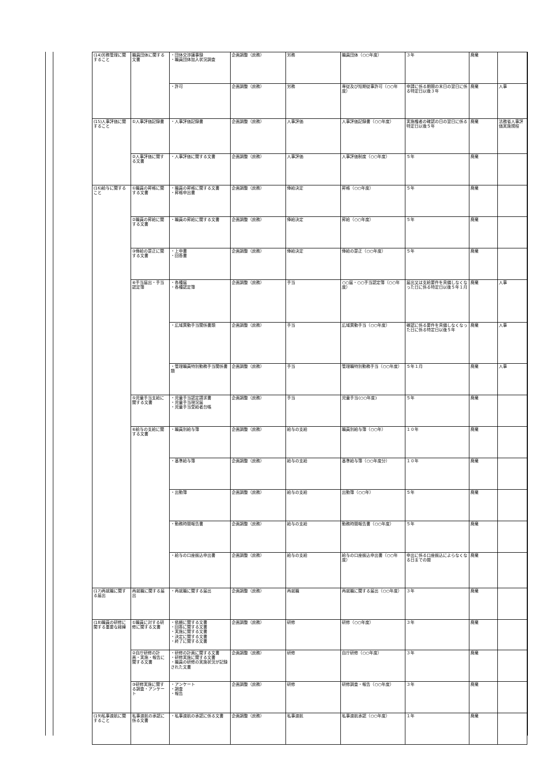| (14)労務管理に関すること | 職員団体に関する文書 | ・団体交渉議事録 ・職員団体加入状況調査 | 企画調整（庶務） | 労務 | 職員団体（○○年度） | ３年 | 廃棄 | |
| | | ・許可 | 企画調整（庶務） | 労務 | 専従及び短期従事許可（○○年度） | 申請に係る期間の末日の翌日に係る特定日以後３年 | 廃棄 | 人事 |
| (15)人事評価に関すること | ①人事評価記録書 | ・人事評価記録書 | 企画調整（庶務） | 人事評価 | 人事評価記録書（○○年度） | 実施権者の確認の日の翌日に係る特定日以後５年 | 廃棄 | 法務省人事評価実施規程 |
| | ②人事評価に関する文書 | ・人事評価に関する文書 | 企画調整（庶務） | 人事評価 | 人事評価制度（○○年度） | ５年 | 廃棄 | |
| (16)給与に関すること | ①職員の昇格に関する文書 | ・職員の昇格に関する文書 ・昇格申出書 | 企画調整（庶務） | 俸給決定 | 昇格（○○年度） | ５年 | 廃棄 | |
| | ②職員の昇給に関する文書 | ・職員の昇給に関する文書 | 企画調整（庶務） | 俸給決定 | 昇給（○○年度） | ５年 | 廃棄 | |
| | ③俸給の是正に関する文書 | ・上申書 ・回答書 | 企画調整（庶務） | 俸給決定 | 俸給の是正（○○年度） | ５年 | 廃棄 | |
| | ④手当届出・手当認定簿 | ・各種届 ・各種認定簿 | 企画調整（庶務） | 手当 | ○○届・○○手当認定簿（○○年度） | 届出又は支給要件を具備しなくなった日に係る特定日以後５年１月 | 廃棄 | 人事 |
| | | ・広域異動手当関係書類 | 企画調整（庶務） | 手当 | 広域異動手当（○○年度） | 確認に係る要件を具備しなくなった日に係る特定日以後５年 | 廃棄 | 人事 |
| | | ・管理職員特別勤務手当関係書類 | 企画調整（庶務） | 手当 | 管理職特別勤務手当（○○年度） | ５年１月 | 廃棄 | 人事 |
| | ⑤児童手当支給に関する文書 | ・児童手当認定請求書 ・児童手当現況届 ・児童手当受給者台帳 | 企画調整（庶務） | 手当 | 児童手当(○○年度) | ５年 | 廃棄 | |
| | ⑥給与の支給に関する文書 | ・職員別給与簿 | 企画調整（庶務） | 給与の支給 | 職員別給与簿（○○年） | １０年 | 廃棄 | |
| | | ・基準給与簿 | 企画調整（庶務） | 給与の支給 | 基準給与簿（○○年度分） | １０年 | 廃棄 | |
| | | ・出勤簿 | 企画調整（庶務） | 給与の支給 | 出勤簿（○○年） | ５年 | 廃棄 | |
| | | ・勤務時間報告書 | 企画調整（庶務） | 給与の支給 | 勤務時間報告書（○○年度） | ５年 | 廃棄 | |
| | | ・給与の口座振込申出書 | 企画調整（庶務） | 給与の支給 | 給与の口座振込申出書（○○年度） | 申出に係る口座振込によらなくなる日までの間 | 廃棄 | |
| (17)再就職に関する届出 | 再就職に関する届出 | ・再就職に関する届出 | 企画調整（庶務） | 再就職 | 再就職に関する届出（○○年度） | ３年 | 廃棄 | |
| (18)職員の研修に関する重要な経緯 | ①職員に対する研修に関する文書 | ・依頼に関する文書 ・回答に関する文書 ・実施に関する文書 ・決定に関する文書 ・終了に関する文書 | 企画調整（庶務） | 研修 | 研修（○○年度） | ３年 | 廃棄 | |
| | ②自庁研修の計画・実施・報告に関する文書 | ・研修の計画に関する文書 ・研修実施に関する文書 ・職員の研修の実施状況が記録された文書 | 企画調整（庶務） | 研修 | 自庁研修（○○年度） | ３年 | 廃棄 | |
| | ③研修実施に関する調査・アンケート | ・アンケート ・調査 ・報告 | 企画調整（庶務） | 研修 | 研修調査・報告（○○年度） | ３年 | 廃棄 | |
| (19)私事渡航に関すること | 私事渡航の承認に係る文書 | ・私事渡航の承認に係る文書 | 企画調整（庶務） | 私事渡航 | 私事渡航承認（○○年度） | １年 | 廃棄 | |